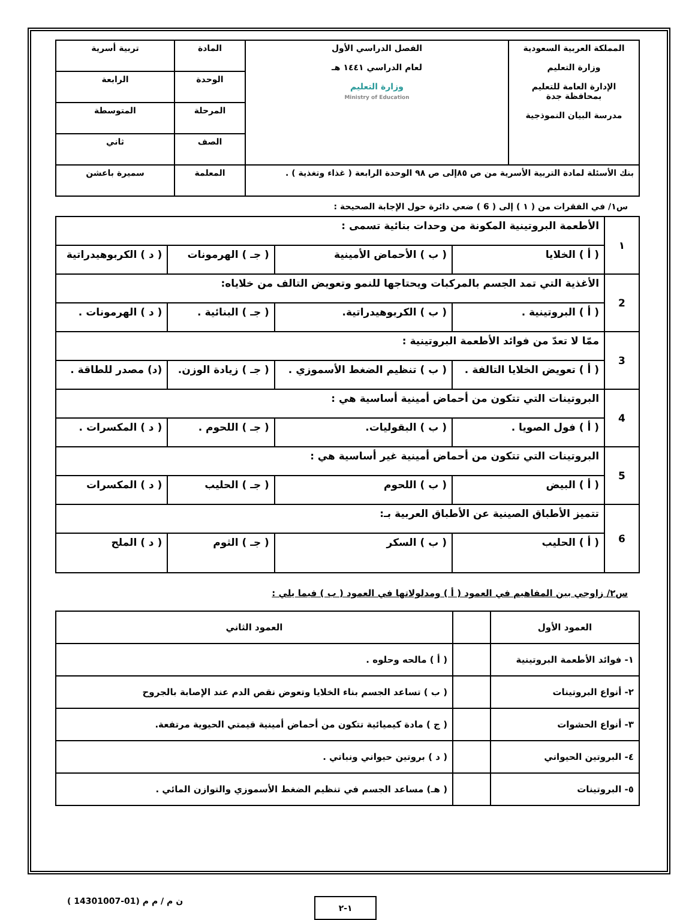| المملكة العربية السعودية وزارة التعليم الإدارة العامة للتعليم بمحافظة جدة مدرسة البيان النموذجية | الفصل الدراسي الأول لعام الدراسي ١٤٤١ هـ وزارة التعليم Ministry of Education | المادة | تربية أسرية |
| | | الوحدة | الرابعة |
| | | المرحلة | المتوسطة |
| | | الصف | ثاني |
| بنك الأسئلة لمادة التربية الأسرية من ص ٨٥إلى ص ٩٨ الوحدة الرابعة ( غذاء وتغذية ) . | | المعلمة | سميرة باعشن |
س١/ في الفقرات من ( ١ ) إلى ( 6 ) ضعي دائرة حول الإجابة الصحيحة :
| ١ | الأطعمة البروتينية المكونة من وحدات بنائية تسمى : | | | |
| | ( أ ) الخلايا | ( ب ) الأحماض الأمينية | ( جـ ) الهرمونات | ( د ) الكربوهيدراتية |
| 2 | الأغذية التي تمد الجسم بالمركبات ويحتاجها للنمو وتعويض التالف من خلاياه: | | | |
| | ( أ ) البروتينية . | ( ب ) الكربوهيدراتية. | ( جـ ) البنائية . | ( د ) الهرمونات . |
| 3 | ممّا لا تعدّ من فوائد الأطعمة البروتينية : | | | |
| | ( أ ) تعويض الخلايا التالفة . | ( ب ) تنظيم الضغط الأسموزي . | ( جـ ) زيادة الوزن. | (د) مصدر للطاقة . |
| 4 | البروتينات التي تتكون من أحماض أمينية أساسية هي : | | | |
| | ( أ ) فول الصويا . | ( ب ) البقوليات. | ( جـ ) اللحوم . | ( د ) المكسرات . |
| 5 | البروتينات التي تتكون من أحماض أمينية غير أساسية هي : | | | |
| | ( أ ) البيض | ( ب ) اللحوم | ( جـ ) الحليب | ( د ) المكسرات |
| 6 | تتميز الأطباق الصينية عن الأطباق العربية بـ: | | | |
| | ( أ ) الحليب | ( ب ) السكر | ( جـ ) الثوم | ( د ) الملح |
س٢/ زاوجي بين المفاهيم في العمود ( أ ) ومدلولاتها في العمود ( ب ) فيما يلي :
| العمود الأول | | العمود الثاني |
| --- | --- | --- |
| ١- فوائد الأطعمة البروتينية | | ( أ ) مالحه وحلوه . |
| ٢- أنواع البروتينات | | ( ب ) تساعد الجسم بناء الخلايا وتعوض نقص الدم عند الإصابة بالجروح |
| ٣- أنواع الحشوات | | ( ج ) مادة كيميائية تتكون من أحماض أمينية قيمتي الحيوية مرتفعة. |
| ٤- البروتين الحيواني | | ( د ) بروتين حيواني ونباتي . |
| ٥- البروتينات | | ( هـ) مساعد الجسم في تنظيم الضغط الأسموزي والتوازن المائي . |
١-٢
ن م / م م (01-14301007 )